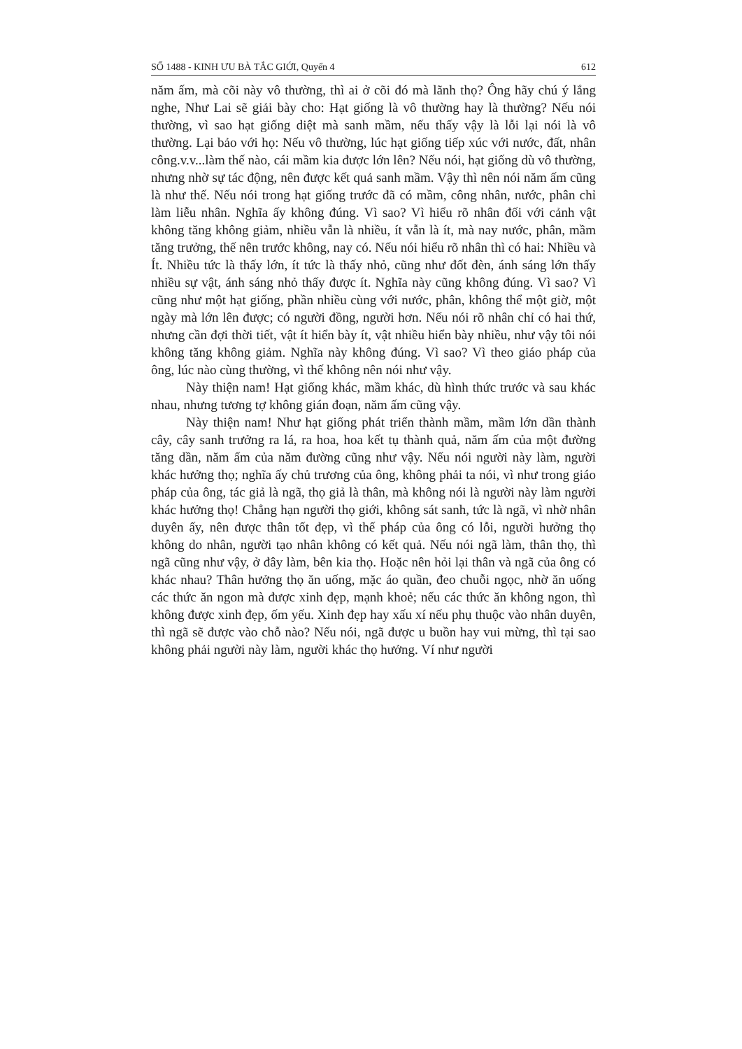SỐ 1488 - KINH ƯU BÀ TẮC GIỚI, Quyển 4 612
năm ấm, mà cõi này vô thường, thì ai ở cõi đó mà lãnh thọ? Ông hãy chú ý lắng nghe, Như Lai sẽ giải bày cho: Hạt giống là vô thường hay là thường? Nếu nói thường, vì sao hạt giống diệt mà sanh mầm, nếu thấy vậy là lỗi lại nói là vô thường. Lại bảo với họ: Nếu vô thường, lúc hạt giống tiếp xúc với nước, đất, nhân công.v.v...làm thế nào, cái mầm kia được lớn lên? Nếu nói, hạt giống dù vô thường, nhưng nhờ sự tác động, nên được kết quả sanh mầm. Vậy thì nên nói năm ấm cũng là như thế. Nếu nói trong hạt giống trước đã có mầm, công nhân, nước, phân chỉ làm liễu nhân. Nghĩa ấy không đúng. Vì sao? Vì hiểu rõ nhân đối với cảnh vật không tăng không giảm, nhiều vẫn là nhiều, ít vẫn là ít, mà nay nước, phân, mầm tăng trưởng, thế nên trước không, nay có. Nếu nói hiểu rõ nhân thì có hai: Nhiều và Ít. Nhiều tức là thấy lớn, ít tức là thấy nhỏ, cũng như đốt đèn, ánh sáng lớn thấy nhiều sự vật, ánh sáng nhỏ thấy được ít. Nghĩa này cũng không đúng. Vì sao? Vì cũng như một hạt giống, phần nhiều cùng với nước, phân, không thể một giờ, một ngày mà lớn lên được; có người đồng, người hơn. Nếu nói rõ nhân chỉ có hai thứ, nhưng cần đợi thời tiết, vật ít hiển bày ít, vật nhiều hiển bày nhiều, như vậy tôi nói không tăng không giảm. Nghĩa này không đúng. Vì sao? Vì theo giáo pháp của ông, lúc nào cùng thường, vì thế không nên nói như vậy.
Này thiện nam! Hạt giống khác, mầm khác, dù hình thức trước và sau khác nhau, nhưng tương tợ không gián đoạn, năm ấm cũng vậy.
Này thiện nam! Như hạt giống phát triển thành mầm, mầm lớn dần thành cây, cây sanh trưởng ra lá, ra hoa, hoa kết tụ thành quả, năm ấm của một đường tăng dần, năm ấm của năm đường cũng như vậy. Nếu nói người này làm, người khác hưởng thọ; nghĩa ấy chủ trương của ông, không phải ta nói, vì như trong giáo pháp của ông, tác giả là ngã, thọ giả là thân, mà không nói là người này làm người khác hưởng thọ! Chẳng hạn người thọ giới, không sát sanh, tức là ngã, vì nhờ nhân duyên ấy, nên được thân tốt đẹp, vì thế pháp của ông có lỗi, người hưởng thọ không do nhân, người tạo nhân không có kết quả. Nếu nói ngã làm, thân thọ, thì ngã cũng như vậy, ở đây làm, bên kia thọ. Hoặc nên hỏi lại thân và ngã của ông có khác nhau? Thân hưởng thọ ăn uống, mặc áo quần, đeo chuỗi ngọc, nhờ ăn uống các thức ăn ngon mà được xinh đẹp, mạnh khoẻ; nếu các thức ăn không ngon, thì không được xinh đẹp, ốm yếu. Xinh đẹp hay xấu xí nếu phụ thuộc vào nhân duyên, thì ngã sẽ được vào chỗ nào? Nếu nói, ngã được u buồn hay vui mừng, thì tại sao không phải người này làm, người khác thọ hưởng. Ví như người